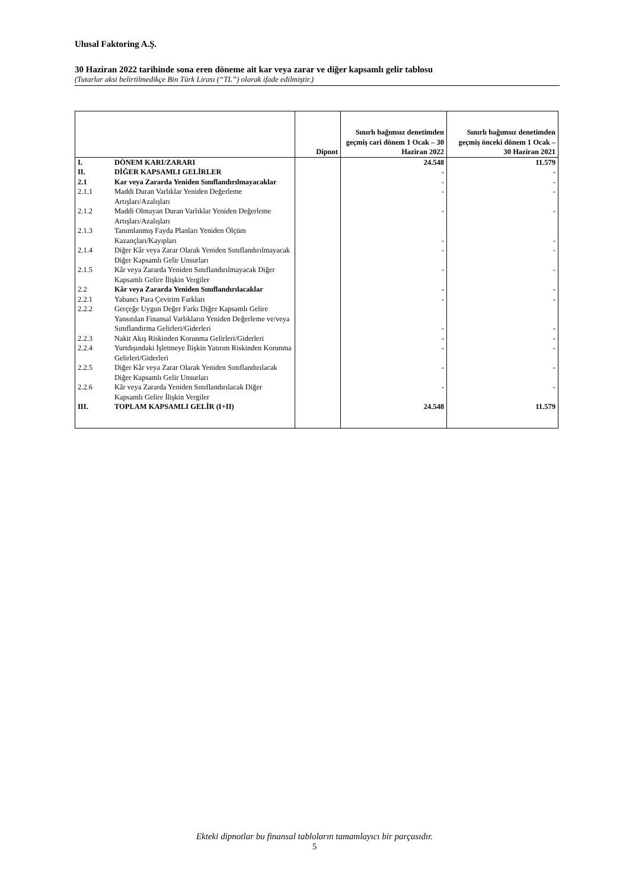Ulusal Faktoring A.Ş.
30 Haziran 2022 tarihinde sona eren döneme ait kar veya zarar ve diğer kapsamlı gelir tablosu
(Tutarlar aksi belirtilmedikçe Bin Türk Lirası (“TL”) olarak ifade edilmiştir.)
| | | Dipnot | Sınırlı bağımsız denetimden geçmiş cari dönem 1 Ocak – 30 Haziran 2022 | Sınırlı bağımsız denetimden geçmiş önceki dönem 1 Ocak – 30 Haziran 2021 |
| --- | --- | --- | --- | --- |
| I. | DÖNEM KARI/ZARARI | | 24.548 | 11.579 |
| II. | DİĞER KAPSAMLI GELİRLER | | - | - |
| 2.1 | Kar veya Zararda Yeniden Sınıflandırılmayacaklar | | - | - |
| 2.1.1 | Maddi Duran Varlıklar Yeniden Değerleme Artışları/Azalışları | | - | - |
| 2.1.2 | Maddi Olmayan Duran Varlıklar Yeniden Değerleme Artışları/Azalışları | | - | - |
| 2.1.3 | Tanımlanmış Fayda Planları Yeniden Ölçüm Kazançları/Kayıpları | | - | - |
| 2.1.4 | Diğer Kâr veya Zarar Olarak Yeniden Sınıflandırılmayacak Diğer Kapsamlı Gelir Unsurları | | - | - |
| 2.1.5 | Kâr veya Zararda Yeniden Sınıflandırılmayacak Diğer Kapsamlı Gelire İlişkin Vergiler | | - | - |
| 2.2 | Kâr veya Zararda Yeniden Sınıflandırılacaklar | | - | - |
| 2.2.1 | Yabancı Para Çevirim Farkları | | - | - |
| 2.2.2 | Gerçeğe Uygun Değer Farkı Diğer Kapsamlı Gelire Yansıtılan Finansal Varlıkların Yeniden Değerleme ve/veya Sınıflandırma Gelirleri/Giderleri | | - | - |
| 2.2.3 | Nakit Akış Riskinden Korunma Gelirleri/Giderleri | | - | - |
| 2.2.4 | Yurtdışındaki İşletmeye İlişkin Yatırım Riskinden Korunma Gelirleri/Giderleri | | - | - |
| 2.2.5 | Diğer Kâr veya Zarar Olarak Yeniden Sınıflandırılacak Diğer Kapsamlı Gelir Unsurları | | - | - |
| 2.2.6 | Kâr veya Zararda Yeniden Sınıflandırılacak Diğer Kapsamlı Gelire İlişkin Vergiler | | - | - |
| III. | TOPLAM KAPSAMLI GELİR (I+II) | | 24.548 | 11.579 |
Ekteki dipnotlar bu finansal tabloların tamamlayıcı bir parçasıdır.
5